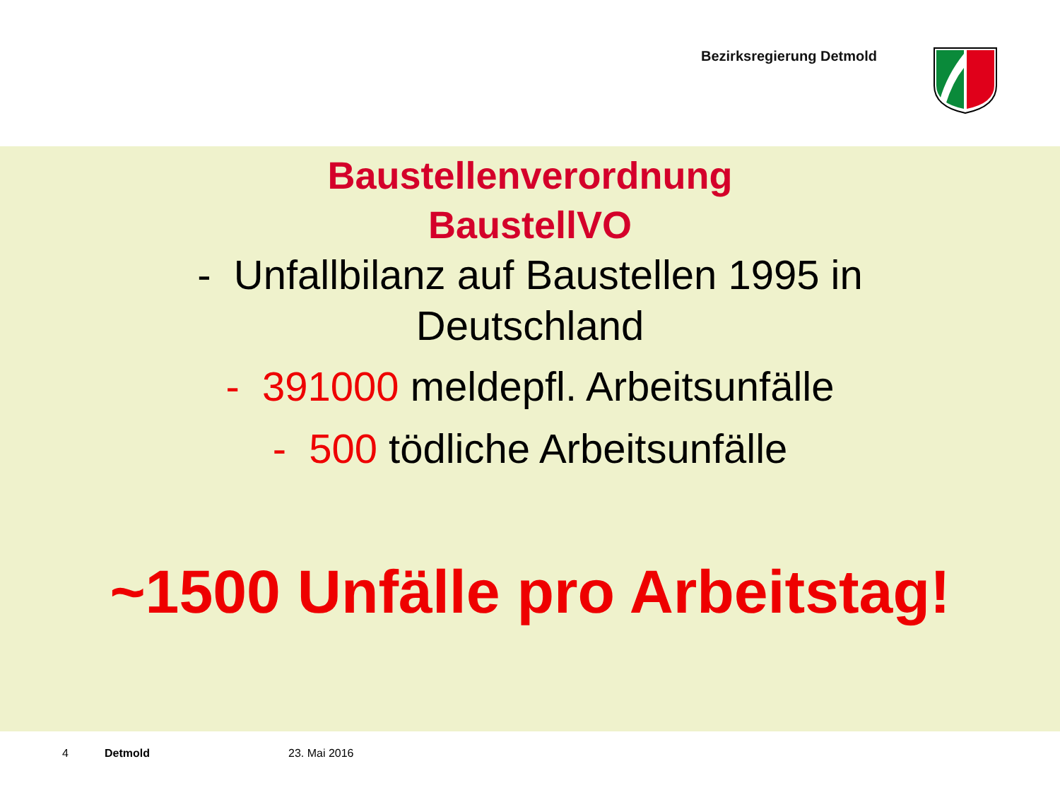Bezirksregierung Detmold
Baustellenverordnung
BaustellVO
- Unfallbilanz auf Baustellen 1995 in
Deutschland
- 391000 meldepfl. Arbeitsunfälle
- 500 tödliche Arbeitsunfälle
~1500 Unfälle pro Arbeitstag!
4 Detmold 23. Mai 2016